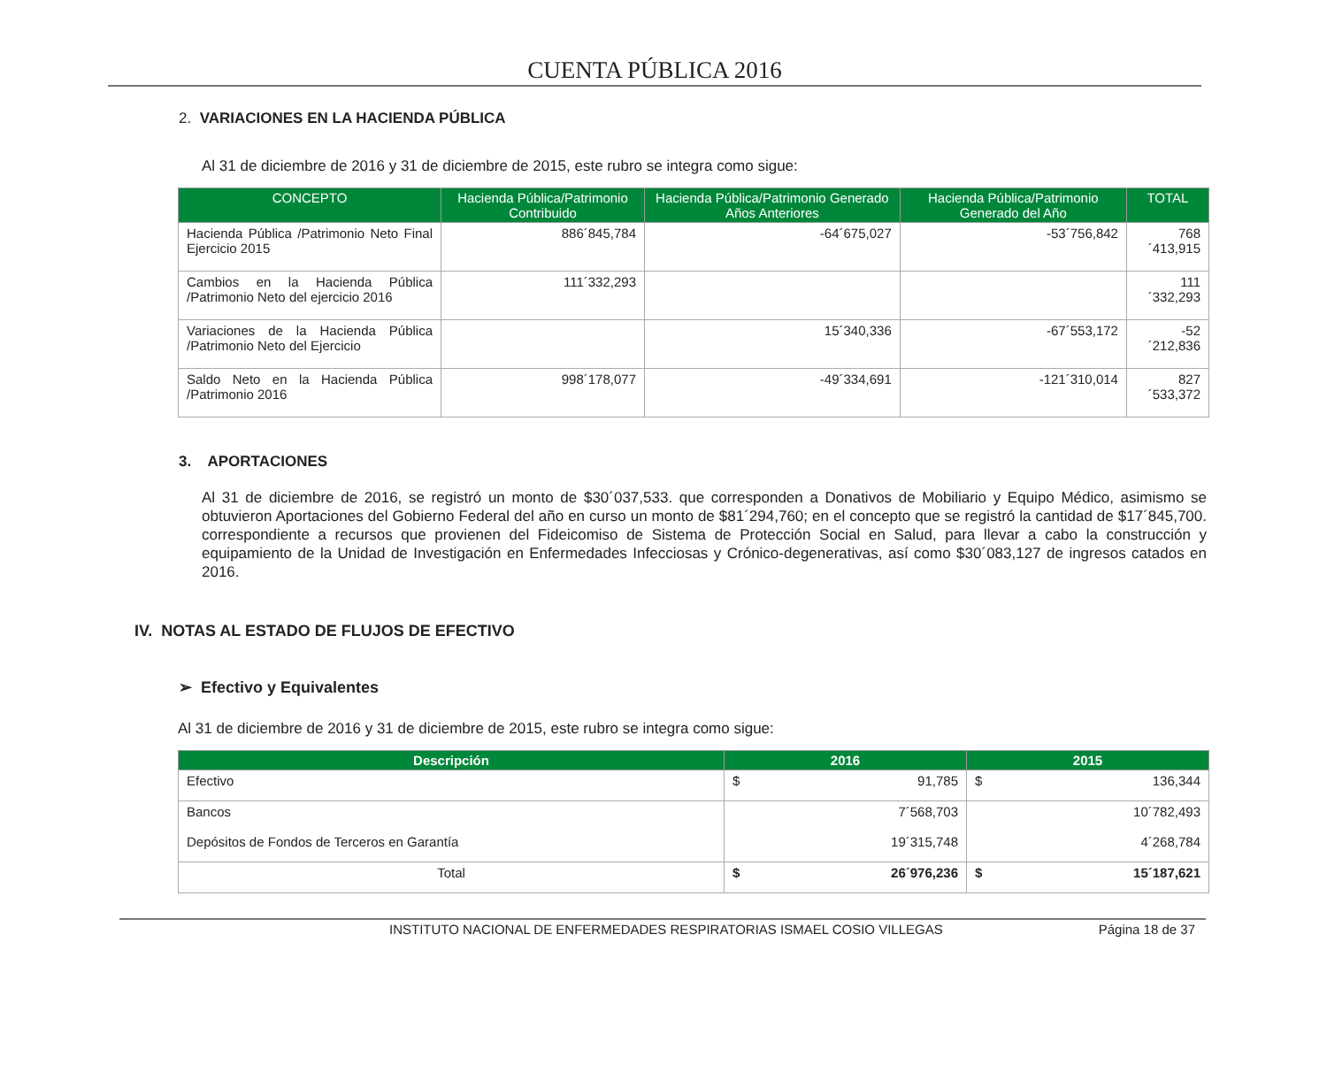CUENTA PÚBLICA 2016
2. VARIACIONES EN LA HACIENDA PÚBLICA
Al 31 de diciembre de 2016 y 31 de diciembre de 2015, este rubro se integra como sigue:
| CONCEPTO | Hacienda Pública/Patrimonio Contribuido | Hacienda Pública/Patrimonio Generado Años Anteriores | Hacienda Pública/Patrimonio Generado del Año | TOTAL |
| --- | --- | --- | --- | --- |
| Hacienda Pública /Patrimonio Neto Final Ejercicio 2015 | 886´845,784 | -64´675,027 | -53´756,842 | 768´413,915 |
| Cambios en la Hacienda Pública /Patrimonio Neto del ejercicio 2016 | 111´332,293 | | | 111´332,293 |
| Variaciones de la Hacienda Pública /Patrimonio Neto del Ejercicio | | 15´340,336 | -67´553,172 | -52´212,836 |
| Saldo Neto en la Hacienda Pública /Patrimonio 2016 | 998´178,077 | -49´334,691 | -121´310,014 | 827´533,372 |
3. APORTACIONES
Al 31 de diciembre de 2016, se registró un monto de $30´037,533. que corresponden a Donativos de Mobiliario y Equipo Médico, asimismo se obtuvieron Aportaciones del Gobierno Federal del año en curso un monto de $81´294,760; en el concepto que se registró la cantidad de $17´845,700. correspondiente a recursos que provienen del Fideicomiso de Sistema de Protección Social en Salud, para llevar a cabo la construcción y equipamiento de la Unidad de Investigación en Enfermedades Infecciosas y Crónico-degenerativas, así como $30´083,127 de ingresos catados en 2016.
IV. NOTAS AL ESTADO DE FLUJOS DE EFECTIVO
➢ Efectivo y Equivalentes
Al 31 de diciembre de 2016 y 31 de diciembre de 2015, este rubro se integra como sigue:
| Descripción | 2016 | 2015 |
| --- | --- | --- |
| Efectivo | $ 91,785 | $ 136,344 |
| Bancos | 7´568,703 | 10´782,493 |
| Depósitos de Fondos de Terceros en Garantía | 19´315,748 | 4´268,784 |
| Total | $ 26´976,236 | $ 15´187,621 |
INSTITUTO NACIONAL DE ENFERMEDADES RESPIRATORIAS ISMAEL COSIO VILLEGAS Página 18 de 37